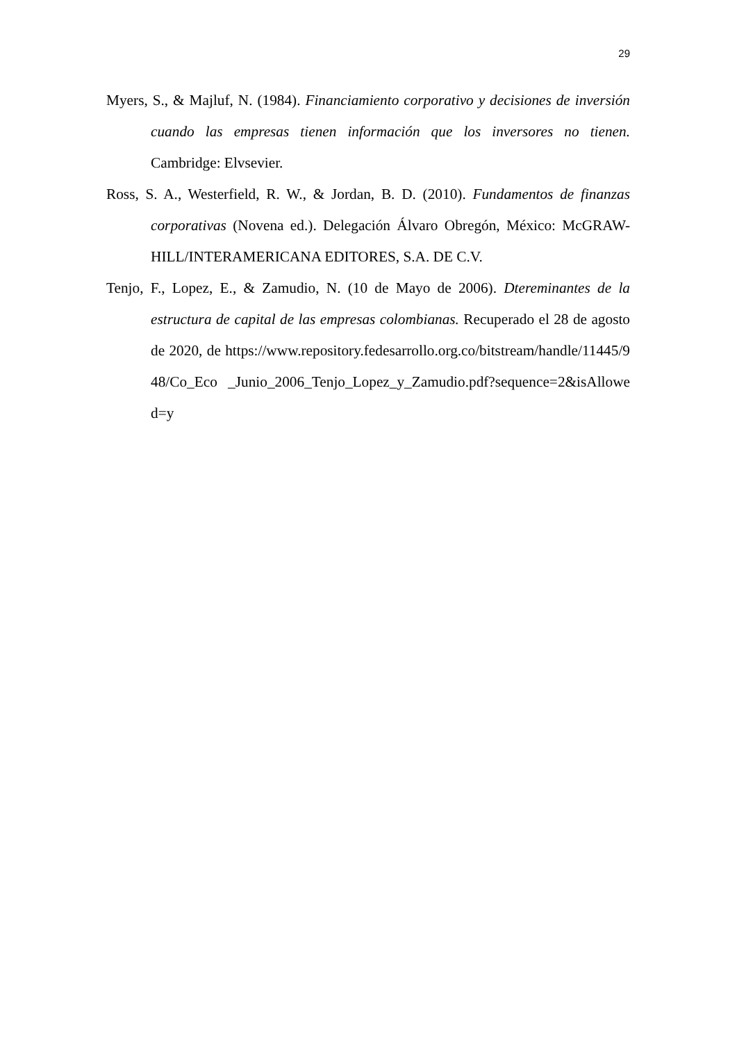29
Myers, S., & Majluf, N. (1984). Financiamiento corporativo y decisiones de inversión cuando las empresas tienen información que los inversores no tienen. Cambridge: Elvsevier.
Ross, S. A., Westerfield, R. W., & Jordan, B. D. (2010). Fundamentos de finanzas corporativas (Novena ed.). Delegación Álvaro Obregón, México: McGRAW-HILL/INTERAMERICANA EDITORES, S.A. DE C.V.
Tenjo, F., Lopez, E., & Zamudio, N. (10 de Mayo de 2006). Dtereminantes de la estructura de capital de las empresas colombianas. Recuperado el 28 de agosto de 2020, de https://www.repository.fedesarrollo.org.co/bitstream/handle/11445/948/Co_Eco _Junio_2006_Tenjo_Lopez_y_Zamudio.pdf?sequence=2&isAllowed=y